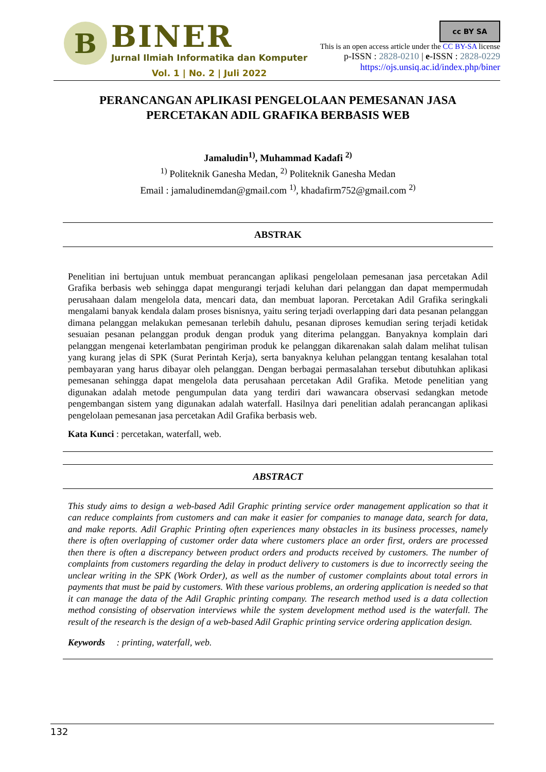B
BINER
Jurnal Ilmiah Informatika dan Komputer
Vol. 1 | No. 2 | Juli 2022
cc BY SA
This is an open access article under the CC BY-SA license
p-ISSN : 2828-0210 | e-ISSN : 2828-0229
https://ojs.unsiq.ac.id/index.php/biner
PERANCANGAN APLIKASI PENGELOLAAN PEMESANAN JASA PERCETAKAN ADIL GRAFIKA BERBASIS WEB
Jamaludin<sup>1)</sup>, Muhammad Kadafi <sup>2)</sup>
<sup>1)</sup> Politeknik Ganesha Medan, <sup>2)</sup> Politeknik Ganesha Medan
Email : jamaludinemdan@gmail.com <sup>1)</sup>, khadafirm752@gmail.com <sup>2)</sup>
ABSTRAK
Penelitian ini bertujuan untuk membuat perancangan aplikasi pengelolaan pemesanan jasa percetakan Adil Grafika berbasis web sehingga dapat mengurangi terjadi keluhan dari pelanggan dan dapat mempermudah perusahaan dalam mengelola data, mencari data, dan membuat laporan. Percetakan Adil Grafika seringkali mengalami banyak kendala dalam proses bisnisnya, yaitu sering terjadi overlapping dari data pesanan pelanggan dimana pelanggan melakukan pemesanan terlebih dahulu, pesanan diproses kemudian sering terjadi ketidak sesuaian pesanan pelanggan produk dengan produk yang diterima pelanggan. Banyaknya komplain dari pelanggan mengenai keterlambatan pengiriman produk ke pelanggan dikarenakan salah dalam melihat tulisan yang kurang jelas di SPK (Surat Perintah Kerja), serta banyaknya keluhan pelanggan tentang kesalahan total pembayaran yang harus dibayar oleh pelanggan. Dengan berbagai permasalahan tersebut dibutuhkan aplikasi pemesanan sehingga dapat mengelola data perusahaan percetakan Adil Grafika. Metode penelitian yang digunakan adalah metode pengumpulan data yang terdiri dari wawancara observasi sedangkan metode pengembangan sistem yang digunakan adalah waterfall. Hasilnya dari penelitian adalah perancangan aplikasi pengelolaan pemesanan jasa percetakan Adil Grafika berbasis web.
Kata Kunci : percetakan, waterfall, web.
ABSTRACT
This study aims to design a web-based Adil Graphic printing service order management application so that it can reduce complaints from customers and can make it easier for companies to manage data, search for data, and make reports. Adil Graphic Printing often experiences many obstacles in its business processes, namely there is often overlapping of customer order data where customers place an order first, orders are processed then there is often a discrepancy between product orders and products received by customers. The number of complaints from customers regarding the delay in product delivery to customers is due to incorrectly seeing the unclear writing in the SPK (Work Order), as well as the number of customer complaints about total errors in payments that must be paid by customers. With these various problems, an ordering application is needed so that it can manage the data of the Adil Graphic printing company. The research method used is a data collection method consisting of observation interviews while the system development method used is the waterfall. The result of the research is the design of a web-based Adil Graphic printing service ordering application design.
Keywords : printing, waterfall, web.
132